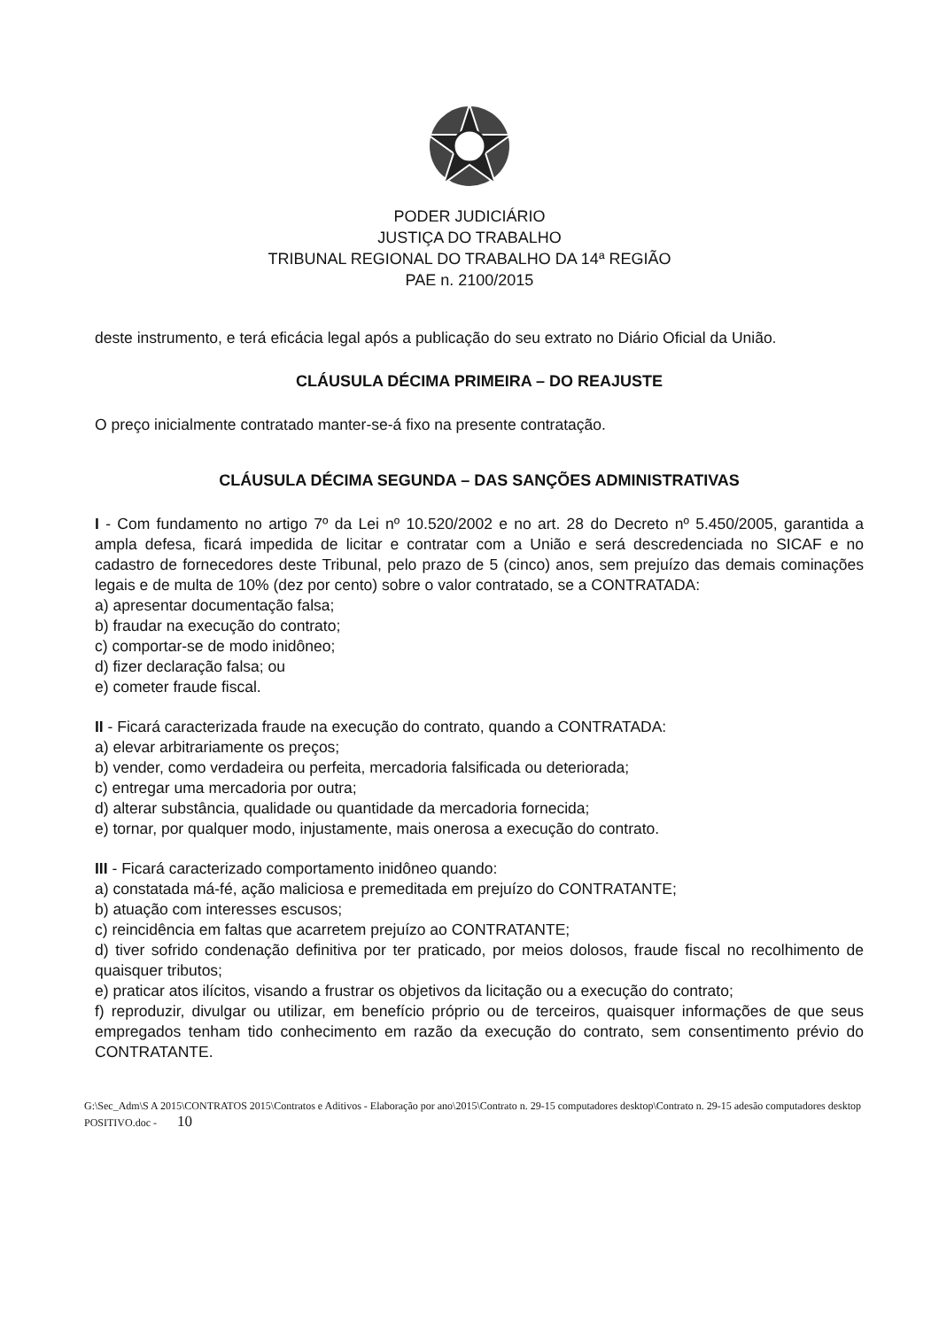PODER JUDICIÁRIO
JUSTIÇA DO TRABALHO
TRIBUNAL REGIONAL DO TRABALHO DA 14ª REGIÃO
PAE n. 2100/2015
deste instrumento, e terá eficácia legal após a publicação do seu extrato no Diário Oficial da União.
CLÁUSULA DÉCIMA PRIMEIRA – DO REAJUSTE
O preço inicialmente contratado manter-se-á fixo na presente contratação.
CLÁUSULA DÉCIMA SEGUNDA – DAS SANÇÕES ADMINISTRATIVAS
I - Com fundamento no artigo 7º da Lei nº 10.520/2002 e no art. 28 do Decreto nº 5.450/2005, garantida a ampla defesa, ficará impedida de licitar e contratar com a União e será descredenciada no SICAF e no cadastro de fornecedores deste Tribunal, pelo prazo de 5 (cinco) anos, sem prejuízo das demais cominações legais e de multa de 10% (dez por cento) sobre o valor contratado, se a CONTRATADA:
a) apresentar documentação falsa;
b) fraudar na execução do contrato;
c) comportar-se de modo inidôneo;
d) fizer declaração falsa; ou
e) cometer fraude fiscal.
II - Ficará caracterizada fraude na execução do contrato, quando a CONTRATADA:
a) elevar arbitrariamente os preços;
b) vender, como verdadeira ou perfeita, mercadoria falsificada ou deteriorada;
c) entregar uma mercadoria por outra;
d) alterar substância, qualidade ou quantidade da mercadoria fornecida;
e) tornar, por qualquer modo, injustamente, mais onerosa a execução do contrato.
III - Ficará caracterizado comportamento inidôneo quando:
a) constatada má-fé, ação maliciosa e premeditada em prejuízo do CONTRATANTE;
b) atuação com interesses escusos;
c) reincidência em faltas que acarretem prejuízo ao CONTRATANTE;
d) tiver sofrido condenação definitiva por ter praticado, por meios dolosos, fraude fiscal no recolhimento de quaisquer tributos;
e) praticar atos ilícitos, visando a frustrar os objetivos da licitação ou a execução do contrato;
f) reproduzir, divulgar ou utilizar, em benefício próprio ou de terceiros, quaisquer informações de que seus empregados tenham tido conhecimento em razão da execução do contrato, sem consentimento prévio do CONTRATANTE.
G:\Sec_Adm\S A 2015\CONTRATOS 2015\Contratos e Aditivos - Elaboração por ano\2015\Contrato n. 29-15 computadores desktop\Contrato n. 29-15 adesão computadores desktop POSITIVO.doc - 10